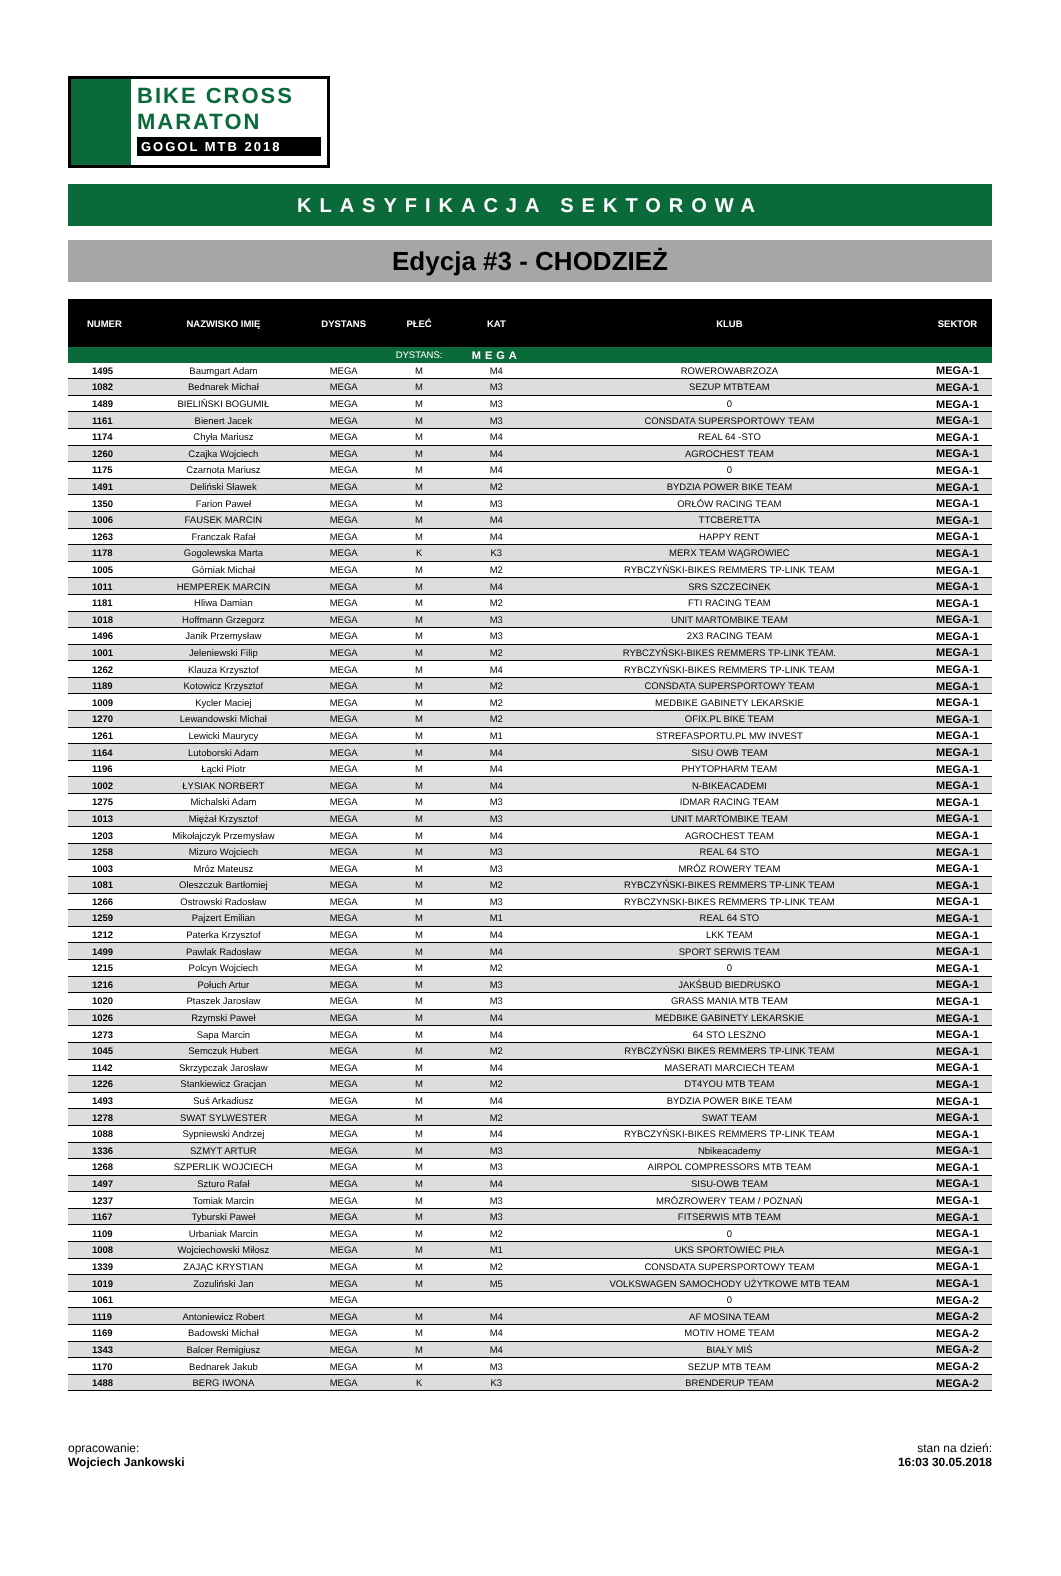BIKE CROSS
MARATON
GOGOL MTB 2018
KLASYFIKACJA SEKTOROWA
Edycja #3 - CHODZIEŻ
| NUMER | NAZWISKO IMIĘ | DYSTANS | PŁEĆ | KAT | KLUB | SEKTOR |
| --- | --- | --- | --- | --- | --- | --- |
| | | | DYSTANS: | MEGA | | |
| 1495 | Baumgart Adam | MEGA | M | M4 | ROWEROWABRZOZA | MEGA-1 |
| 1082 | Bednarek Michał | MEGA | M | M3 | SEZUP MTBTEAM | MEGA-1 |
| 1489 | BIELIŃSKI BOGUMIŁ | MEGA | M | M3 | 0 | MEGA-1 |
| 1161 | Bienert Jacek | MEGA | M | M3 | CONSDATA SUPERSPORTOWY TEAM | MEGA-1 |
| 1174 | Chyła Mariusz | MEGA | M | M4 | REAL 64 -STO | MEGA-1 |
| 1260 | Czajka Wojciech | MEGA | M | M4 | AGROCHEST TEAM | MEGA-1 |
| 1175 | Czarnota Mariusz | MEGA | M | M4 | 0 | MEGA-1 |
| 1491 | Deliński Sławek | MEGA | M | M2 | BYDZIA POWER BIKE TEAM | MEGA-1 |
| 1350 | Farion Paweł | MEGA | M | M3 | ORŁÓW RACING TEAM | MEGA-1 |
| 1006 | FAUSEK MARCIN | MEGA | M | M4 | TTCBERETTA | MEGA-1 |
| 1263 | Franczak Rafał | MEGA | M | M4 | HAPPY RENT | MEGA-1 |
| 1178 | Gogolewska Marta | MEGA | K | K3 | MERX TEAM WĄGROWIEC | MEGA-1 |
| 1005 | Górniak Michał | MEGA | M | M2 | RYBCZYŃSKI-BIKES REMMERS TP-LINK TEAM | MEGA-1 |
| 1011 | HEMPEREK MARCIN | MEGA | M | M4 | SRS SZCZECINEK | MEGA-1 |
| 1181 | Hliwa Damian | MEGA | M | M2 | FTI RACING TEAM | MEGA-1 |
| 1018 | Hoffmann Grzegorz | MEGA | M | M3 | UNIT MARTOMBIKE TEAM | MEGA-1 |
| 1496 | Janik Przemysław | MEGA | M | M3 | 2X3 RACING TEAM | MEGA-1 |
| 1001 | Jeleniewski Filip | MEGA | M | M2 | RYBCZYŃSKI-BIKES REMMERS TP-LINK TEAM. | MEGA-1 |
| 1262 | Klauza Krzysztof | MEGA | M | M4 | RYBCZYŃSKI-BIKES REMMERS TP-LINK TEAM | MEGA-1 |
| 1189 | Kotowicz Krzysztof | MEGA | M | M2 | CONSDATA SUPERSPORTOWY TEAM | MEGA-1 |
| 1009 | Kycler Maciej | MEGA | M | M2 | MEDBIKE GABINETY LEKARSKIE | MEGA-1 |
| 1270 | Lewandowski Michał | MEGA | M | M2 | OFIX.PL BIKE TEAM | MEGA-1 |
| 1261 | Lewicki Maurycy | MEGA | M | M1 | STREFASPORTU.PL MW INVEST | MEGA-1 |
| 1164 | Lutoborski Adam | MEGA | M | M4 | SISU OWB TEAM | MEGA-1 |
| 1196 | Łącki Piotr | MEGA | M | M4 | PHYTOPHARM TEAM | MEGA-1 |
| 1002 | ŁYSIAK NORBERT | MEGA | M | M4 | N-BIKEACADEMI | MEGA-1 |
| 1275 | Michalski Adam | MEGA | M | M3 | IDMAR RACING TEAM | MEGA-1 |
| 1013 | Miężał Krzysztof | MEGA | M | M3 | UNIT MARTOMBIKE TEAM | MEGA-1 |
| 1203 | Mikołajczyk Przemysław | MEGA | M | M4 | AGROCHEST TEAM | MEGA-1 |
| 1258 | Mizuro Wojciech | MEGA | M | M3 | REAL 64 STO | MEGA-1 |
| 1003 | Mróz Mateusz | MEGA | M | M3 | MRÓZ ROWERY TEAM | MEGA-1 |
| 1081 | Oleszczuk Bartłomiej | MEGA | M | M2 | RYBCZYŃSKI-BIKES REMMERS TP-LINK TEAM | MEGA-1 |
| 1266 | Ostrowski Radosław | MEGA | M | M3 | RYBCZYNSKI-BIKES REMMERS TP-LINK TEAM | MEGA-1 |
| 1259 | Pajzert Emilian | MEGA | M | M1 | REAL 64 STO | MEGA-1 |
| 1212 | Paterka Krzysztof | MEGA | M | M4 | LKK TEAM | MEGA-1 |
| 1499 | Pawlak Radosław | MEGA | M | M4 | SPORT SERWIS TEAM | MEGA-1 |
| 1215 | Polcyn Wojciech | MEGA | M | M2 | 0 | MEGA-1 |
| 1216 | Połuch Artur | MEGA | M | M3 | JAKŚBUD BIEDRUSKO | MEGA-1 |
| 1020 | Ptaszek Jarosław | MEGA | M | M3 | GRASS MANIA MTB TEAM | MEGA-1 |
| 1026 | Rzymski Paweł | MEGA | M | M4 | MEDBIKE GABINETY LEKARSKIE | MEGA-1 |
| 1273 | Sapa Marcin | MEGA | M | M4 | 64 STO LESZNO | MEGA-1 |
| 1045 | Semczuk Hubert | MEGA | M | M2 | RYBCZYŃSKI BIKES REMMERS TP-LINK TEAM | MEGA-1 |
| 1142 | Skrzypczak Jarosław | MEGA | M | M4 | MASERATI MARCIECH TEAM | MEGA-1 |
| 1226 | Stankiewicz Gracjan | MEGA | M | M2 | DT4YOU MTB TEAM | MEGA-1 |
| 1493 | Suś Arkadiusz | MEGA | M | M4 | BYDZIA POWER BIKE TEAM | MEGA-1 |
| 1278 | SWAT SYLWESTER | MEGA | M | M2 | SWAT TEAM | MEGA-1 |
| 1088 | Sypniewski Andrzej | MEGA | M | M4 | RYBCZYŃSKI-BIKES REMMERS TP-LINK TEAM | MEGA-1 |
| 1336 | SZMYT ARTUR | MEGA | M | M3 | Nbikeacademy | MEGA-1 |
| 1268 | SZPERLIK WOJCIECH | MEGA | M | M3 | AIRPOL COMPRESSORS MTB TEAM | MEGA-1 |
| 1497 | Szturo Rafał | MEGA | M | M4 | SISU-OWB TEAM | MEGA-1 |
| 1237 | Tomiak Marcin | MEGA | M | M3 | MRÓZROWERY TEAM / POZNAŃ | MEGA-1 |
| 1167 | Tyburski Paweł | MEGA | M | M3 | FITSERWIS MTB TEAM | MEGA-1 |
| 1109 | Urbaniak Marcin | MEGA | M | M2 | 0 | MEGA-1 |
| 1008 | Wojciechowski Miłosz | MEGA | M | M1 | UKS SPORTOWIEC PIŁA | MEGA-1 |
| 1339 | ZAJĄC KRYSTIAN | MEGA | M | M2 | CONSDATA SUPERSPORTOWY TEAM | MEGA-1 |
| 1019 | Zozuliński Jan | MEGA | M | M5 | VOLKSWAGEN SAMOCHODY UŻYTKOWE MTB TEAM | MEGA-1 |
| 1061 | | MEGA | | | 0 | MEGA-2 |
| 1119 | Antoniewicz Robert | MEGA | M | M4 | AF MOSINA TEAM | MEGA-2 |
| 1169 | Badowski Michał | MEGA | M | M4 | MOTIV HOME TEAM | MEGA-2 |
| 1343 | Balcer Remigiusz | MEGA | M | M4 | BIAŁY MIŚ | MEGA-2 |
| 1170 | Bednarek Jakub | MEGA | M | M3 | SEZUP MTB TEAM | MEGA-2 |
| 1488 | BERG IWONA | MEGA | K | K3 | BRENDERUP TEAM | MEGA-2 |
opracowanie:
Wojciech Jankowski
stan na dzień:
16:03 30.05.2018